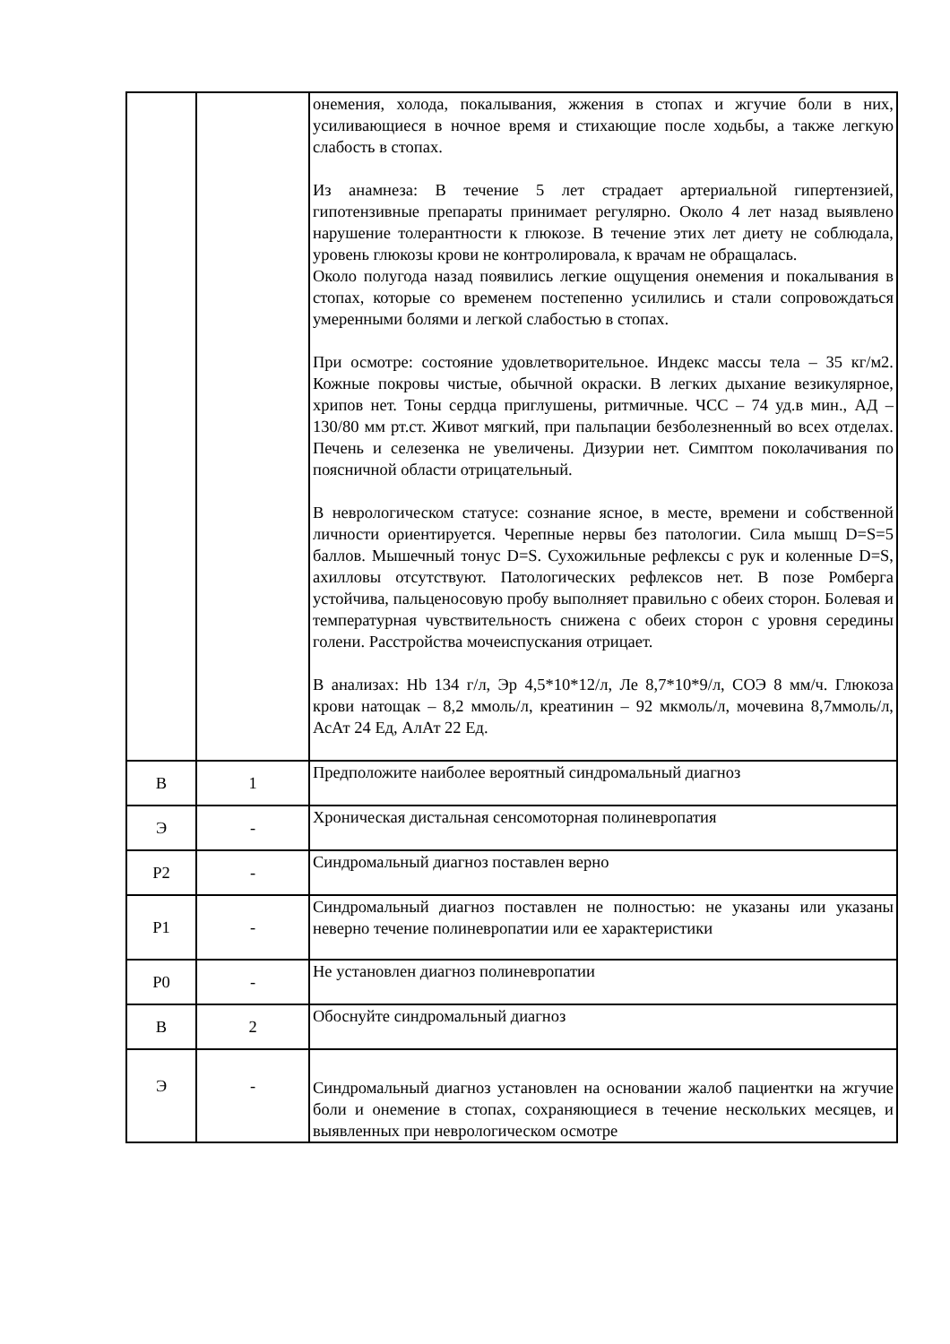| | | онемения, холода, покалывания, жжения в стопах и жгучие боли в них, усиливающиеся в ночное время и стихающие после ходьбы, а также легкую слабость в стопах. Из анамнеза: В течение 5 лет страдает артериальной гипертензией, гипотензивные препараты принимает регулярно. Около 4 лет назад выявлено нарушение толерантности к глюкозе. В течение этих лет диету не соблюдала, уровень глюкозы крови не контролировала, к врачам не обращалась. Около полугода назад появились легкие ощущения онемения и покалывания в стопах, которые со временем постепенно усилились и стали сопровождаться умеренными болями и легкой слабостью в стопах. При осмотре: состояние удовлетворительное. Индекс массы тела – 35 кг/м2. Кожные покровы чистые, обычной окраски. В легких дыхание везикулярное, хрипов нет. Тоны сердца приглушены, ритмичные. ЧСС – 74 уд.в мин., АД – 130/80 мм рт.ст. Живот мягкий, при пальпации безболезненный во всех отделах. Печень и селезенка не увеличены. Дизурии нет. Симптом поколачивания по поясничной области отрицательный. В неврологическом статусе: сознание ясное, в месте, времени и собственной личности ориентируется. Черепные нервы без патологии. Сила мышц D=S=5 баллов. Мышечный тонус D=S. Сухожильные рефлексы с рук и коленные D=S, ахилловы отсутствуют. Патологических рефлексов нет. В позе Ромберга устойчива, пальценосовую пробу выполняет правильно с обеих сторон. Болевая и температурная чувствительность снижена с обеих сторон с уровня середины голени. Расстройства мочеиспускания отрицает. В анализах: Hb 134 г/л, Эр 4,5*10*12/л, Ле 8,7*10*9/л, СОЭ 8 мм/ч. Глюкоза крови натощак – 8,2 ммоль/л, креатинин – 92 мкмоль/л, мочевина 8,7ммоль/л, АсАт 24 Ед, АлАт 22 Ед. |
| В | 1 | Предположите наиболее вероятный синдромальный диагноз |
| Э | - | Хроническая дистальная сенсомоторная полиневропатия |
| Р2 | - | Синдромальный диагноз поставлен верно |
| Р1 | - | Синдромальный диагноз поставлен не полностью: не указаны или указаны неверно течение полиневропатии или ее характеристики |
| Р0 | - | Не установлен диагноз полиневропатии |
| В | 2 | Обоснуйте синдромальный диагноз |
| Э | - | Синдромальный диагноз установлен на основании жалоб пациентки на жгучие боли и онемение в стопах, сохраняющиеся в течение нескольких месяцев, и выявленных при неврологическом осмотре |